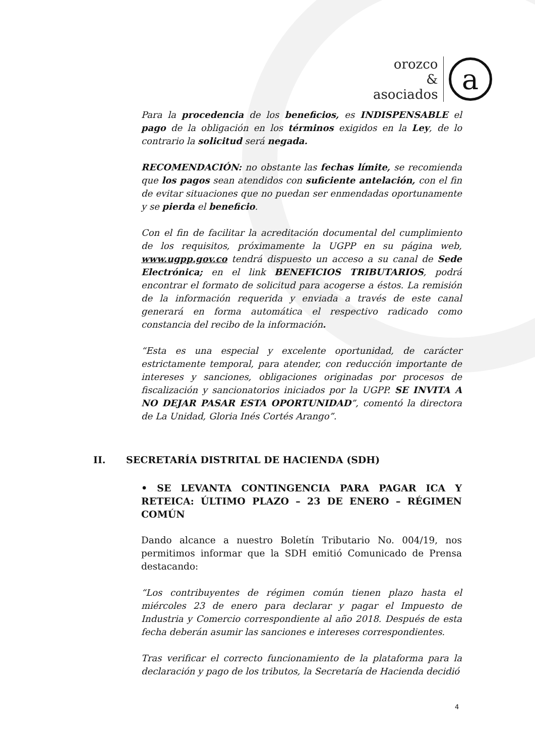orozco
&
asociados
a
Para la procedencia de los beneficios, es INDISPENSABLE el pago de la obligación en los términos exigidos en la Ley, de lo contrario la solicitud será negada.
RECOMENDACIÓN: no obstante las fechas límite, se recomienda que los pagos sean atendidos con suficiente antelación, con el fin de evitar situaciones que no puedan ser enmendadas oportunamente y se pierda el beneficio.
Con el fin de facilitar la acreditación documental del cumplimiento de los requisitos, próximamente la UGPP en su página web, www.ugpp.gov.co tendrá dispuesto un acceso a su canal de Sede Electrónica; en el link BENEFICIOS TRIBUTARIOS, podrá encontrar el formato de solicitud para acogerse a éstos. La remisión de la información requerida y enviada a través de este canal generará en forma automática el respectivo radicado como constancia del recibo de la información.
“Esta es una especial y excelente oportunidad, de carácter estrictamente temporal, para atender, con reducción importante de intereses y sanciones, obligaciones originadas por procesos de fiscalización y sancionatorios iniciados por la UGPP. SE INVITA A NO DEJAR PASAR ESTA OPORTUNIDAD”, comentó la directora de La Unidad, Gloria Inés Cortés Arango”.
II. SECRETARÍA DISTRITAL DE HACIENDA (SDH)
• SE LEVANTA CONTINGENCIA PARA PAGAR ICA Y RETEICA: ÚLTIMO PLAZO – 23 DE ENERO – RÉGIMEN COMÚN
Dando alcance a nuestro Boletín Tributario No. 004/19, nos permitimos informar que la SDH emitió Comunicado de Prensa destacando:
“Los contribuyentes de régimen común tienen plazo hasta el miércoles 23 de enero para declarar y pagar el Impuesto de Industria y Comercio correspondiente al año 2018. Después de esta fecha deberán asumir las sanciones e intereses correspondientes.
Tras verificar el correcto funcionamiento de la plataforma para la declaración y pago de los tributos, la Secretaría de Hacienda decidió
4